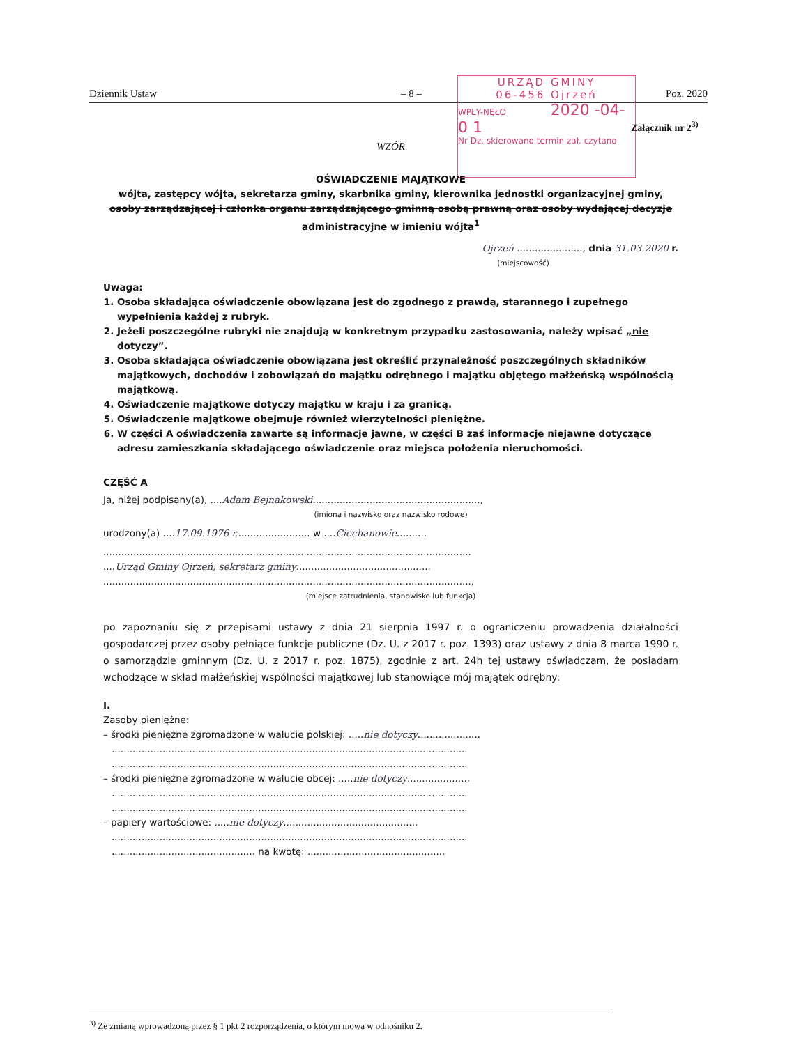Dziennik Ustaw – 8 – Poz. 2020
URZĄD GMINY
06-456 Ojrzeń
WPŁY-NĘŁO 2020 -04- 0 1
Nr Dz. skierowano termin zał. czytano
Załącznik nr 2<sup>3)</sup>
WZÓR
OŚWIADCZENIE MAJĄTKOWE
wójta, zastępcy wójta, sekretarza gminy, skarbnika gminy, kierownika jednostki organizacyjnej gminy, osoby zarządzającej i członka organu zarządzającego gminną osobą prawną oraz osoby wydającej decyzje administracyjne w imieniu wójta<sup>1</sup>
Ojrzeń ......................, dnia 31.03.2020 r.
(miejscowość)
Uwaga:
1. Osoba składająca oświadczenie obowiązana jest do zgodnego z prawdą, starannego i zupełnego wypełnienia każdej z rubryk.
2. Jeżeli poszczególne rubryki nie znajdują w konkretnym przypadku zastosowania, należy wpisać „nie dotyczy”.
3. Osoba składająca oświadczenie obowiązana jest określić przynależność poszczególnych składników majątkowych, dochodów i zobowiązań do majątku odrębnego i majątku objętego małżeńską wspólnością majątkową.
4. Oświadczenie majątkowe dotyczy majątku w kraju i za granicą.
5. Oświadczenie majątkowe obejmuje również wierzytelności pieniężne.
6. W części A oświadczenia zawarte są informacje jawne, w części B zaś informacje niejawne dotyczące adresu zamieszkania składającego oświadczenie oraz miejsca położenia nieruchomości.
CZĘŚĆ A
Ja, niżej podpisany(a), ....Adam Bejnakowski........................................................,
(imiona i nazwisko oraz nazwisko rodowe)
urodzony(a) ....17.09.1976 r......................... w ....Ciechanowie..........
...........................................................................................................................
....Urząd Gminy Ojrzeń, sekretarz gminy.............................................
...........................................................................................................................,
(miejsce zatrudnienia, stanowisko lub funkcja)
po zapoznaniu się z przepisami ustawy z dnia 21 sierpnia 1997 r. o ograniczeniu prowadzenia działalności gospodarczej przez osoby pełniące funkcje publiczne (Dz. U. z 2017 r. poz. 1393) oraz ustawy z dnia 8 marca 1990 r. o samorządzie gminnym (Dz. U. z 2017 r. poz. 1875), zgodnie z art. 24h tej ustawy oświadczam, że posiadam wchodzące w skład małżeńskiej wspólności majątkowej lub stanowiące mój majątek odrębny:
I.
Zasoby pieniężne:
– środki pieniężne zgromadzone w walucie polskiej: .....nie dotyczy.....................
.......................................................................................................................
.......................................................................................................................
– środki pieniężne zgromadzone w walucie obcej: .....nie dotyczy.....................
.......................................................................................................................
.......................................................................................................................
– papiery wartościowe: .....nie dotyczy.............................................
.......................................................................................................................
................................................ na kwotę: ..............................................
<sup>3)</sup> Ze zmianą wprowadzoną przez § 1 pkt 2 rozporządzenia, o którym mowa w odnośniku 2.